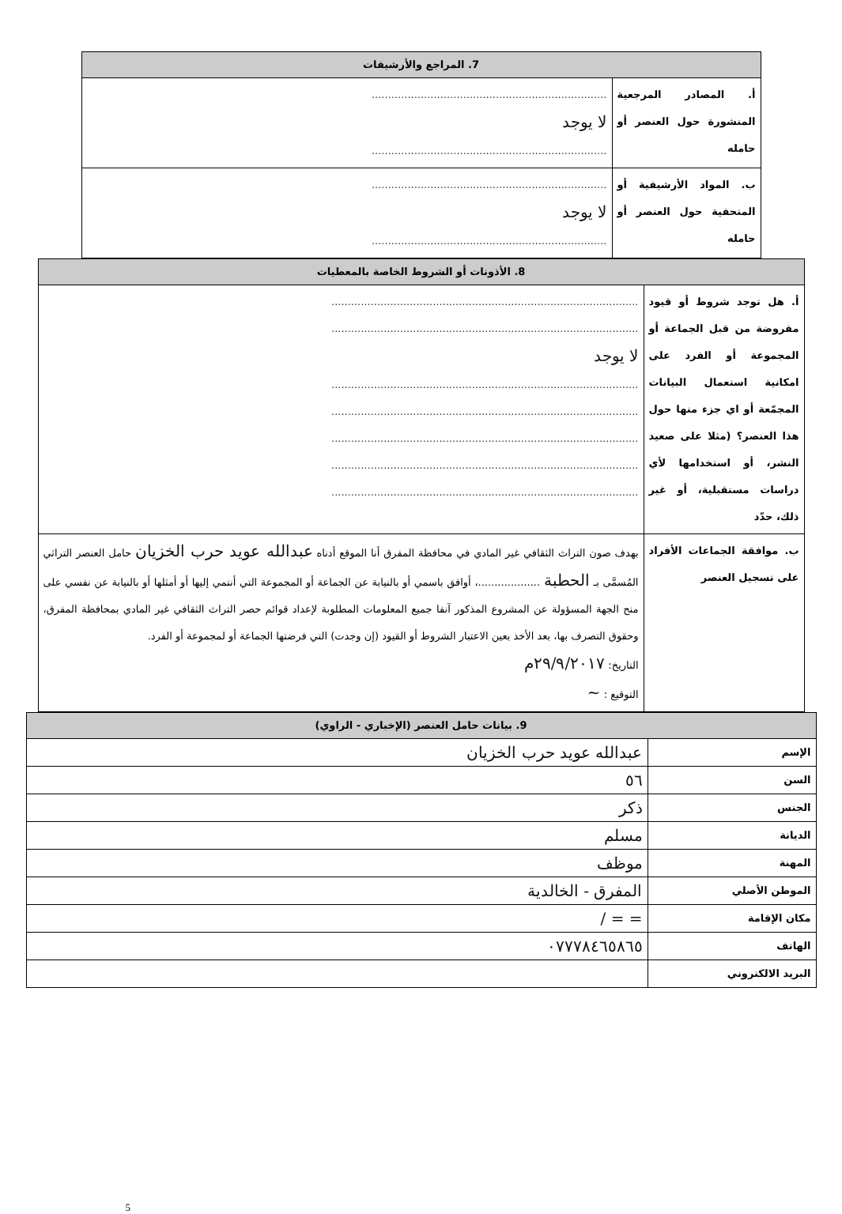| 7. المراجع والأرشيفات | |
| --- | --- |
| أ. المصادر المرجعية المنشورة حول العنصر أو حامله | ........................................................................ لا يوجد ........................................................................ |
| ب. المواد الأرشيفية أو المتحفية حول العنصر أو حامله | ........................................................................ لا يوجد ........................................................................ |
| 8. الأذونات أو الشروط الخاصة بالمعطيات | |
| --- | --- |
| أ. هل توجد شروط أو قيود مفروضة من قبل الجماعة أو المجموعة أو الفرد على امكانية استعمال البيانات المجمّعة أو اي جزء منها حول هذا العنصر؟ (مثلا على صعيد النشر، أو استخدامها لأي دراسات مستقبلية، أو غير ذلك، حدّد | .............................................................................................. .............................................................................................. لا يوجد .............................................................................................. .............................................................................................. .............................................................................................. .............................................................................................. .............................................................................................. |
| ب. موافقة الجماعات الأفراد على تسجيل العنصر | بهدف صون التراث الثقافي غير المادي في محافظة المفرق أنا الموقع أدناه عبدالله عويد حرب الخزيان حامل العنصر التراثي المُسمَّى بـ الحطبة ...................، أوافق باسمي أو بالنيابة عن الجماعة أو المجموعة التي أنتمي إليها أو أمثلها أو بالنيابة عن نفسي على منح الجهة المسؤولة عن المشروع المذكور آنفا جميع المعلومات المطلوبة لإعداد قوائم حصر التراث الثقافي غير المادي بمحافظة المفرق، وحقوق التصرف بها، بعد الأخذ بعين الاعتبار الشروط أو القيود (إن وجدت) التي فرضتها الجماعة أو لمجموعة أو الفرد. التاريخ: ٢٩/٩/٢٠١٧م التوقيع : ~ |
| 9. بيانات حامل العنصر (الإخباري - الراوي) | |
| --- | --- |
| الإسم | عبدالله عويد حرب الخزيان |
| السن | ٥٦ |
| الجنس | ذكر |
| الديانة | مسلم |
| المهنة | موظف |
| الموطن الأصلي | المفرق - الخالدية |
| مكان الإقامة | = = / |
| الهاتف | ٠٧٧٧٨٤٦٥٨٦٥ |
| البريد الالكتروني | |
5